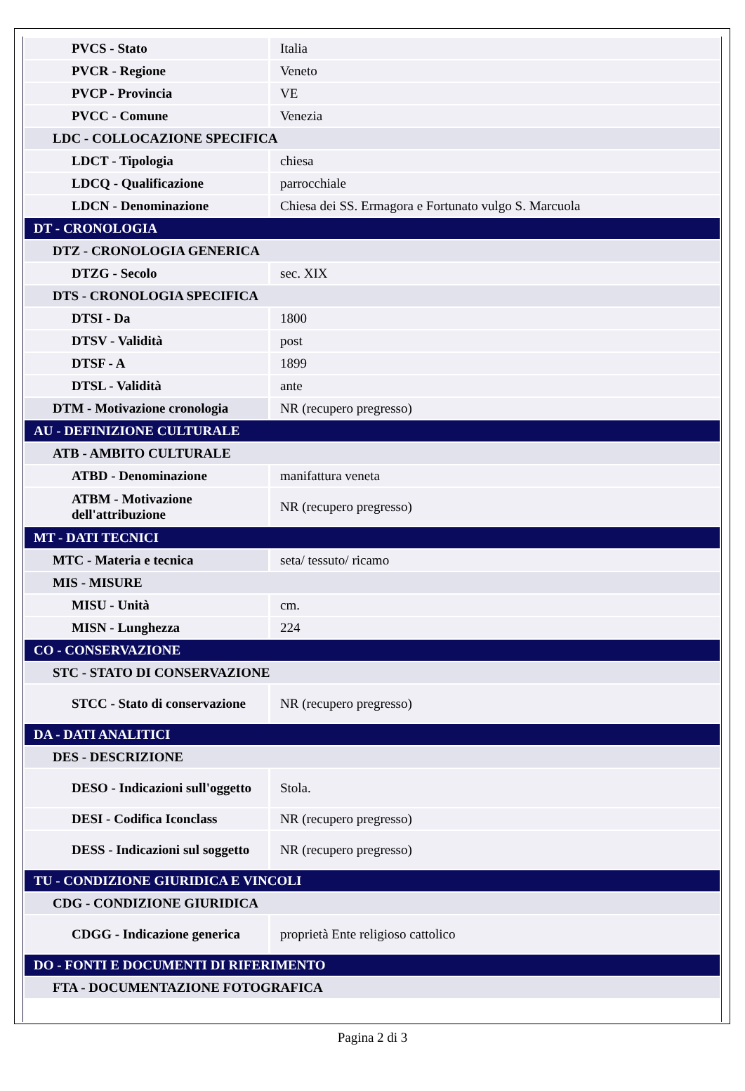| PVCS - Stato | Italia |
| PVCR - Regione | Veneto |
| PVCP - Provincia | VE |
| PVCC - Comune | Venezia |
| LDC - COLLOCAZIONE SPECIFICA | |
| LDCT - Tipologia | chiesa |
| LDCQ - Qualificazione | parrocchiale |
| LDCN - Denominazione | Chiesa dei SS. Ermagora e Fortunato vulgo S. Marcuola |
| DT - CRONOLOGIA | |
| DTZ - CRONOLOGIA GENERICA | |
| DTZG - Secolo | sec. XIX |
| DTS - CRONOLOGIA SPECIFICA | |
| DTSI - Da | 1800 |
| DTSV - Validità | post |
| DTSF - A | 1899 |
| DTSL - Validità | ante |
| DTM - Motivazione cronologia | NR (recupero pregresso) |
| AU - DEFINIZIONE CULTURALE | |
| ATB - AMBITO CULTURALE | |
| ATBD - Denominazione | manifattura veneta |
| ATBM - Motivazione dell'attribuzione | NR (recupero pregresso) |
| MT - DATI TECNICI | |
| MTC - Materia e tecnica | seta/ tessuto/ ricamo |
| MIS - MISURE | |
| MISU - Unità | cm. |
| MISN - Lunghezza | 224 |
| CO - CONSERVAZIONE | |
| STC - STATO DI CONSERVAZIONE | |
| STCC - Stato di conservazione | NR (recupero pregresso) |
| DA - DATI ANALITICI | |
| DES - DESCRIZIONE | |
| DESO - Indicazioni sull'oggetto | Stola. |
| DESI - Codifica Iconclass | NR (recupero pregresso) |
| DESS - Indicazioni sul soggetto | NR (recupero pregresso) |
| TU - CONDIZIONE GIURIDICA E VINCOLI | |
| CDG - CONDIZIONE GIURIDICA | |
| CDGG - Indicazione generica | proprietà Ente religioso cattolico |
| DO - FONTI E DOCUMENTI DI RIFERIMENTO | |
| FTA - DOCUMENTAZIONE FOTOGRAFICA | |
Pagina 2 di 3